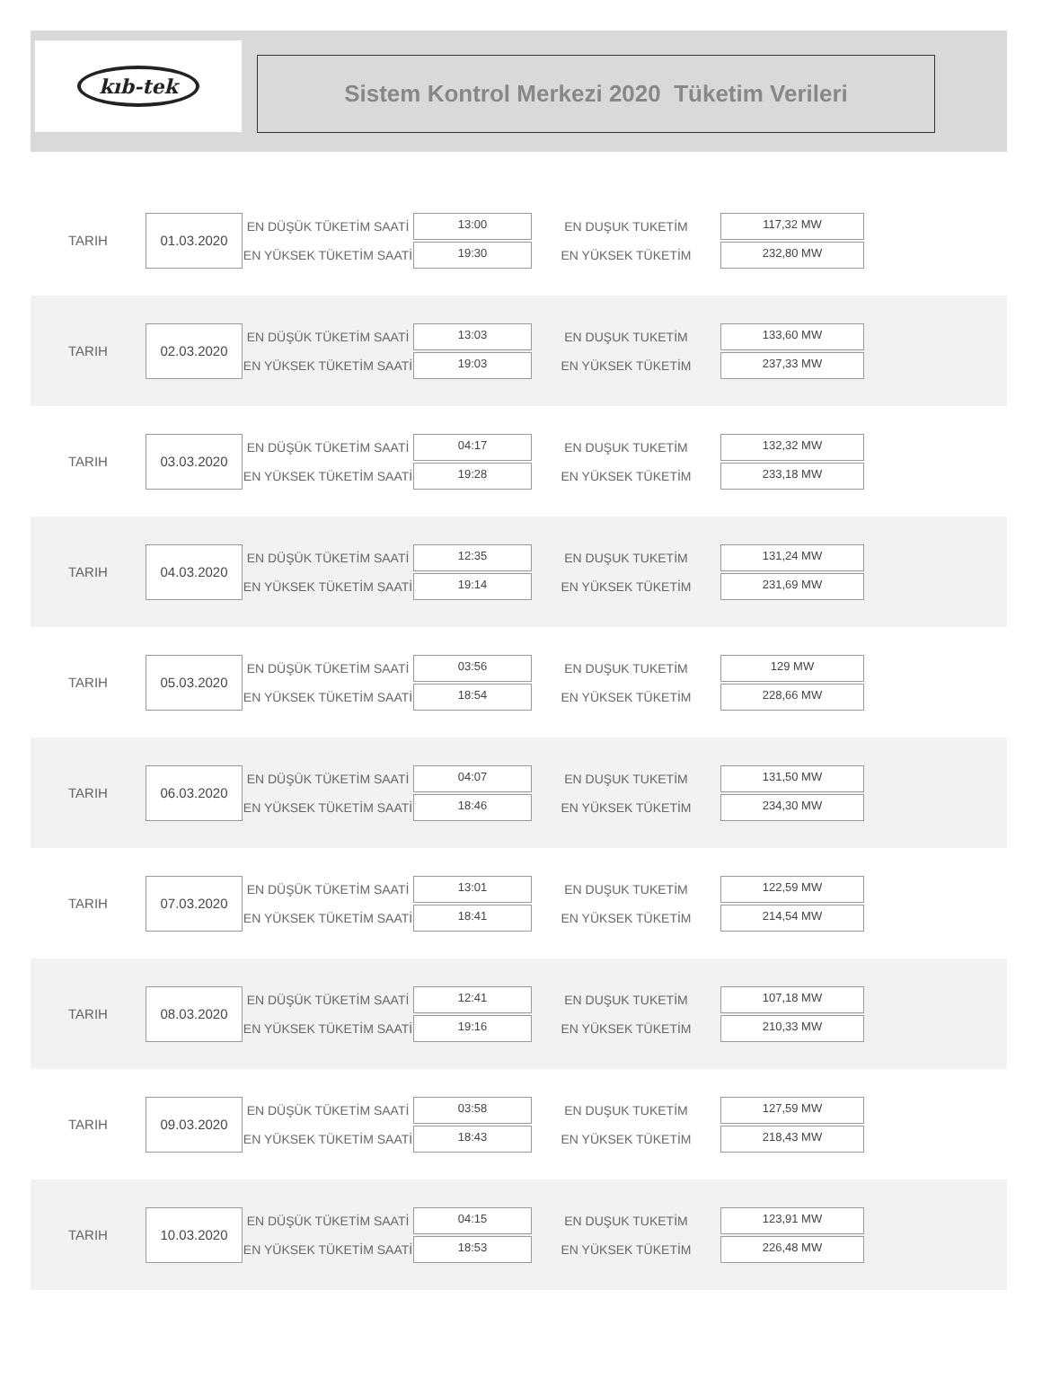kıb-tek
Sistem Kontrol Merkezi 2020 Tüketim Verileri
TARIH
01.03.2020
EN DÜŞÜK TÜKETİM SAATİ
EN YÜKSEK TÜKETİM SAATİ
13:00
19:30
EN DUŞUK TUKETİM
EN YÜKSEK TÜKETİM
117,32 MW
232,80 MW
TARIH
02.03.2020
EN DÜŞÜK TÜKETİM SAATİ
EN YÜKSEK TÜKETİM SAATİ
13:03
19:03
EN DUŞUK TUKETİM
EN YÜKSEK TÜKETİM
133,60 MW
237,33 MW
TARIH
03.03.2020
EN DÜŞÜK TÜKETİM SAATİ
EN YÜKSEK TÜKETİM SAATİ
04:17
19:28
EN DUŞUK TUKETİM
EN YÜKSEK TÜKETİM
132,32 MW
233,18 MW
TARIH
04.03.2020
EN DÜŞÜK TÜKETİM SAATİ
EN YÜKSEK TÜKETİM SAATİ
12:35
19:14
EN DUŞUK TUKETİM
EN YÜKSEK TÜKETİM
131,24 MW
231,69 MW
TARIH
05.03.2020
EN DÜŞÜK TÜKETİM SAATİ
EN YÜKSEK TÜKETİM SAATİ
03:56
18:54
EN DUŞUK TUKETİM
EN YÜKSEK TÜKETİM
129 MW
228,66 MW
TARIH
06.03.2020
EN DÜŞÜK TÜKETİM SAATİ
EN YÜKSEK TÜKETİM SAATİ
04:07
18:46
EN DUŞUK TUKETİM
EN YÜKSEK TÜKETİM
131,50 MW
234,30 MW
TARIH
07.03.2020
EN DÜŞÜK TÜKETİM SAATİ
EN YÜKSEK TÜKETİM SAATİ
13:01
18:41
EN DUŞUK TUKETİM
EN YÜKSEK TÜKETİM
122,59 MW
214,54 MW
TARIH
08.03.2020
EN DÜŞÜK TÜKETİM SAATİ
EN YÜKSEK TÜKETİM SAATİ
12:41
19:16
EN DUŞUK TUKETİM
EN YÜKSEK TÜKETİM
107,18 MW
210,33 MW
TARIH
09.03.2020
EN DÜŞÜK TÜKETİM SAATİ
EN YÜKSEK TÜKETİM SAATİ
03:58
18:43
EN DUŞUK TUKETİM
EN YÜKSEK TÜKETİM
127,59 MW
218,43 MW
TARIH
10.03.2020
EN DÜŞÜK TÜKETİM SAATİ
EN YÜKSEK TÜKETİM SAATİ
04:15
18:53
EN DUŞUK TUKETİM
EN YÜKSEK TÜKETİM
123,91 MW
226,48 MW